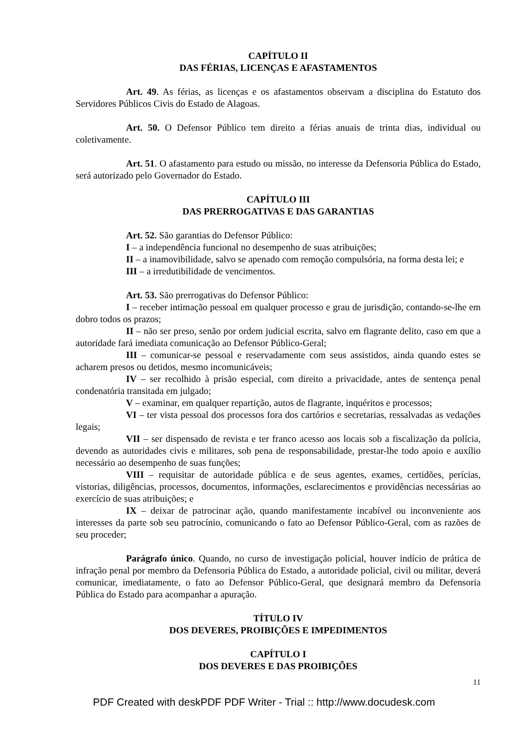CAPÍTULO II
DAS FÉRIAS, LICENÇAS E AFASTAMENTOS
Art. 49. As férias, as licenças e os afastamentos observam a disciplina do Estatuto dos Servidores Públicos Civis do Estado de Alagoas.
Art. 50. O Defensor Público tem direito a férias anuais de trinta dias, individual ou coletivamente.
Art. 51. O afastamento para estudo ou missão, no interesse da Defensoria Pública do Estado, será autorizado pelo Governador do Estado.
CAPÍTULO III
DAS PRERROGATIVAS E DAS GARANTIAS
Art. 52. São garantias do Defensor Público:
I – a independência funcional no desempenho de suas atribuições;
II – a inamovibilidade, salvo se apenado com remoção compulsória, na forma desta lei; e
III – a irredutibilidade de vencimentos.
Art. 53. São prerrogativas do Defensor Público:
I – receber intimação pessoal em qualquer processo e grau de jurisdição, contando-se-lhe em dobro todos os prazos;
II – não ser preso, senão por ordem judicial escrita, salvo em flagrante delito, caso em que a autoridade fará imediata comunicação ao Defensor Público-Geral;
III – comunicar-se pessoal e reservadamente com seus assistidos, ainda quando estes se acharem presos ou detidos, mesmo incomunicáveis;
IV – ser recolhido à prisão especial, com direito a privacidade, antes de sentença penal condenatória transitada em julgado;
V – examinar, em qualquer repartição, autos de flagrante, inquéritos e processos;
VI – ter vista pessoal dos processos fora dos cartórios e secretarias, ressalvadas as vedações legais;
VII – ser dispensado de revista e ter franco acesso aos locais sob a fiscalização da polícia, devendo as autoridades civis e militares, sob pena de responsabilidade, prestar-lhe todo apoio e auxílio necessário ao desempenho de suas funções;
VIII – requisitar de autoridade pública e de seus agentes, exames, certidões, perícias, vistorias, diligências, processos, documentos, informações, esclarecimentos e providências necessárias ao exercício de suas atribuições; e
IX – deixar de patrocinar ação, quando manifestamente incabível ou inconveniente aos interesses da parte sob seu patrocínio, comunicando o fato ao Defensor Público-Geral, com as razões de seu proceder;
Parágrafo único. Quando, no curso de investigação policial, houver indício de prática de infração penal por membro da Defensoria Pública do Estado, a autoridade policial, civil ou militar, deverá comunicar, imediatamente, o fato ao Defensor Público-Geral, que designará membro da Defensoria Pública do Estado para acompanhar a apuração.
TÍTULO IV
DOS DEVERES, PROIBIÇÕES E IMPEDIMENTOS
CAPÍTULO I
DOS DEVERES E DAS PROIBIÇÕES
11
PDF Created with deskPDF PDF Writer - Trial :: http://www.docudesk.com